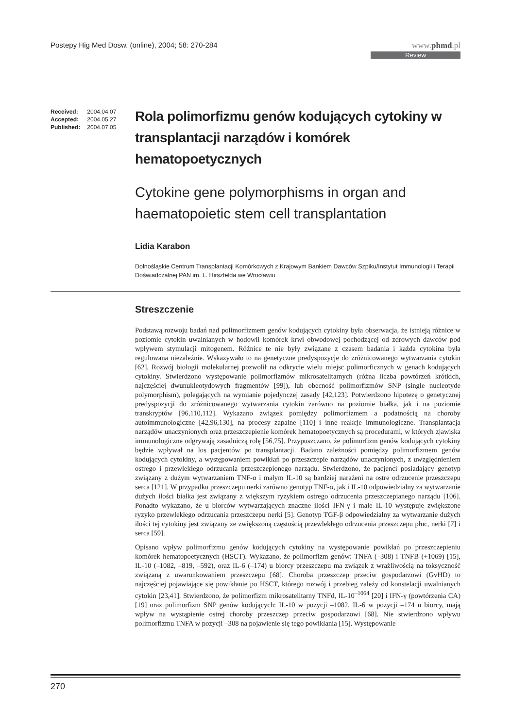Postepy Hig Med Dosw. (online), 2004; 58: 270-284
www.phmd.pl
Review
| Received: | 2004.04.07 |
| Accepted: | 2004.05.27 |
| Published: | 2004.07.05 |
Rola polimorfizmu genów kodujących cytokiny w transplantacji narządów i komórek hematopoetycznych
Cytokine gene polymorphisms in organ and haematopoietic stem cell transplantation
Lidia Karabon
Dolnośląskie Centrum Transplantacji Komórkowych z Krajowym Bankiem Dawców Szpiku/Instytut Immunologii i Terapii Doświadczalnej PAN im. L. Hirszfelda we Wrocławiu
Streszczenie
Podstawą rozwoju badań nad polimorfizmem genów kodujących cytokiny była obserwacja, że istnieją różnice w poziomie cytokin uwalnianych w hodowli komórek krwi obwodowej pochodzącej od zdrowych dawców pod wpływem stymulacji mitogenem. Różnice te nie były związane z czasem badania i każda cytokina była regulowana niezależnie. Wskazywało to na genetyczne predyspozycje do zróżnicowanego wytwarzania cytokin [62]. Rozwój biologii molekularnej pozwolił na odkrycie wielu miejsc polimorficznych w genach kodujących cytokiny. Stwierdzono występowanie polimorfizmów mikrosatelitarnych (różna liczba powtórzeń krótkich, najczęściej dwunukleotydowych fragmentów [99]), lub obecność polimorfizmów SNP (single nucleotyde polymorphism), polegających na wymianie pojedynczej zasady [42,123]. Potwierdzono hipotezę o genetycznej predyspozycji do zróżnicowanego wytwarzania cytokin zarówno na poziomie białka, jak i na poziomie transkryptów [96,110,112]. Wykazano związek pomiędzy polimorfizmem a podatnością na choroby autoimmunologiczne [42,96,130], na procesy zapalne [110] i inne reakcje immunologiczne. Transplantacja narządów unaczynionych oraz przeszczepienie komórek hematopoetycznych są procedurami, w których zjawiska immunologiczne odgrywają zasadniczą rolę [56,75]. Przypuszczano, że polimorfizm genów kodujących cytokiny będzie wpływał na los pacjentów po transplantacji. Badano zależności pomiędzy polimorfizmem genów kodujących cytokiny, a występowaniem powikłań po przeszczepie narządów unaczynionych, z uwzględnieniem ostrego i przewlekłego odrzucania przeszczepionego narządu. Stwierdzono, że pacjenci posiadający genotyp związany z dużym wytwarzaniem TNF-α i małym IL-10 są bardziej narażeni na ostre odrzucenie przeszczepu serca [121]. W przypadku przeszczepu nerki zarówno genotyp TNF-α, jak i IL-10 odpowiedzialny za wytwarzanie dużych ilości białka jest związany z większym ryzykiem ostrego odrzucenia przeszczepianego narządu [106]. Ponadto wykazano, że u biorców wytwarzających znaczne ilości IFN-γ i małe IL-10 występuje zwiększone ryzyko przewlekłego odrzucania przeszczepu nerki [5]. Genotyp TGF-β odpowiedzialny za wytwarzanie dużych ilości tej cytokiny jest związany ze zwiększoną częstością przewlekłego odrzucenia przeszczepu płuc, nerki [7] i serca [59].
Opisano wpływ polimorfizmu genów kodujących cytokiny na występowanie powikłań po przeszczepieniu komórek hematopoetycznych (HSCT). Wykazano, że polimorfizm genów: TNFA (–308) i TNFB (+1069) [15], IL-10 (–1082, –819, –592), oraz IL-6 (–174) u biorcy przeszczepu ma związek z wrażliwością na toksyczność związaną z uwarunkowaniem przeszczepu [68]. Choroba przeszczep przeciw gospodarzowi (GvHD) to najczęściej pojawiające się powikłanie po HSCT, którego rozwój i przebieg zależy od konstelacji uwalnianych cytokin [23,41]. Stwierdzono, że polimorfizm mikrosatelitarny TNFd, IL-10<sup>–1064</sup> [20] i IFN-γ (powtórzenia CA) [19] oraz polimorfizm SNP genów kodujących: IL-10 w pozycji –1082, IL-6 w pozycji –174 u biorcy, mają wpływ na wystąpienie ostrej choroby przeszczep przeciw gospodarzowi [68]. Nie stwierdzono wpływu polimorfizmu TNFA w pozycji –308 na pojawienie się tego powikłania [15]. Występowanie
270